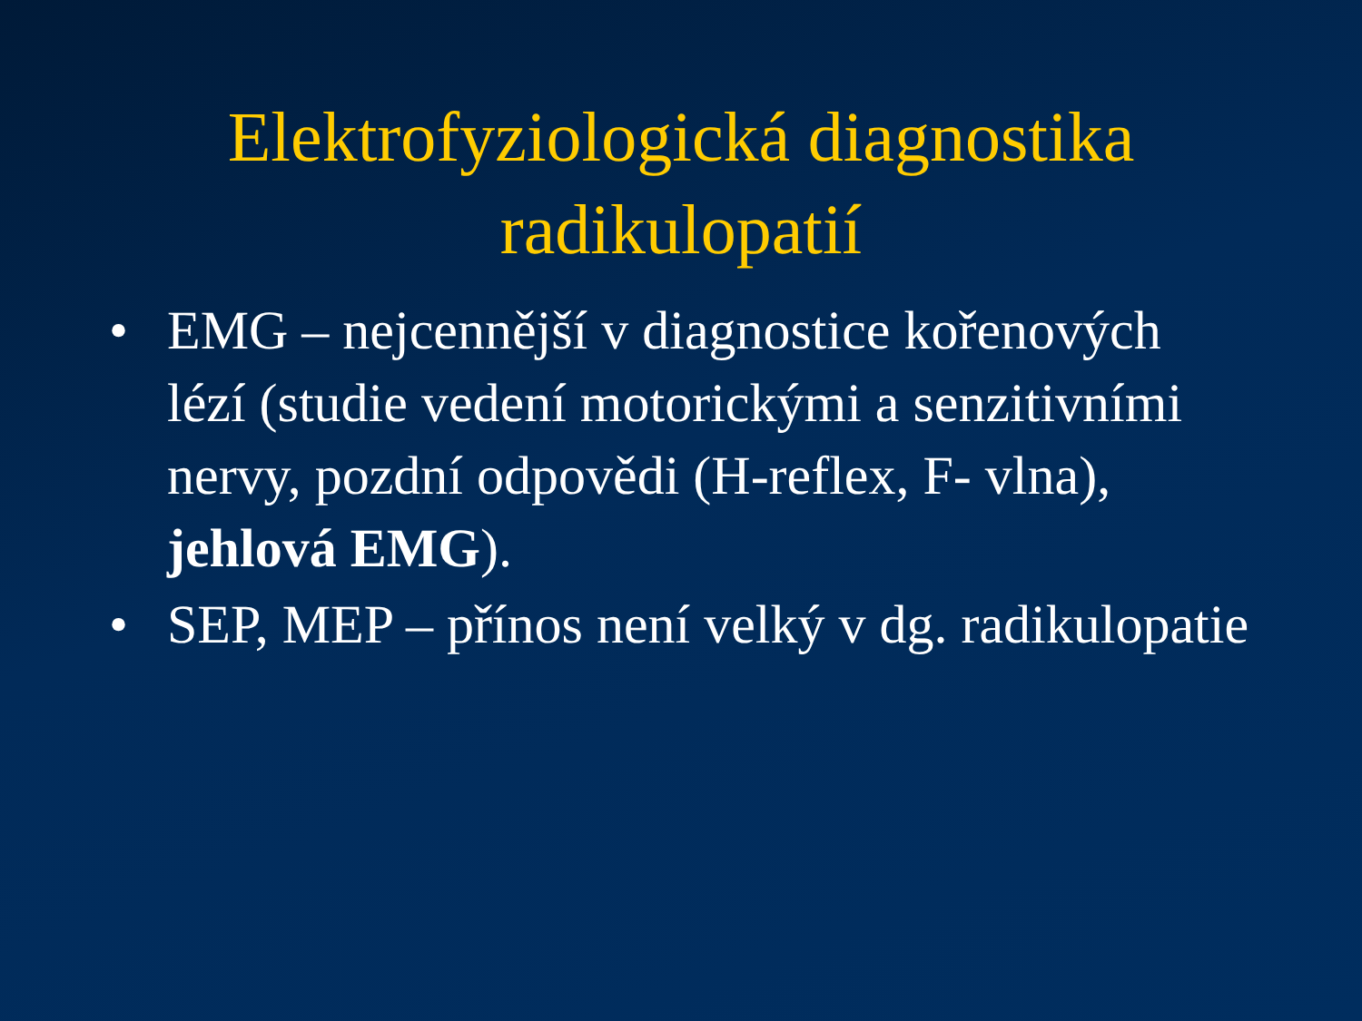Elektrofyziologická diagnostika
radikulopatií
• EMG – nejcennější v diagnostice kořenových lézí (studie vedení motorickými a senzitivními nervy, pozdní odpovědi (H-reflex, F- vlna), jehlová EMG).
• SEP, MEP – přínos není velký v dg. radikulopatie